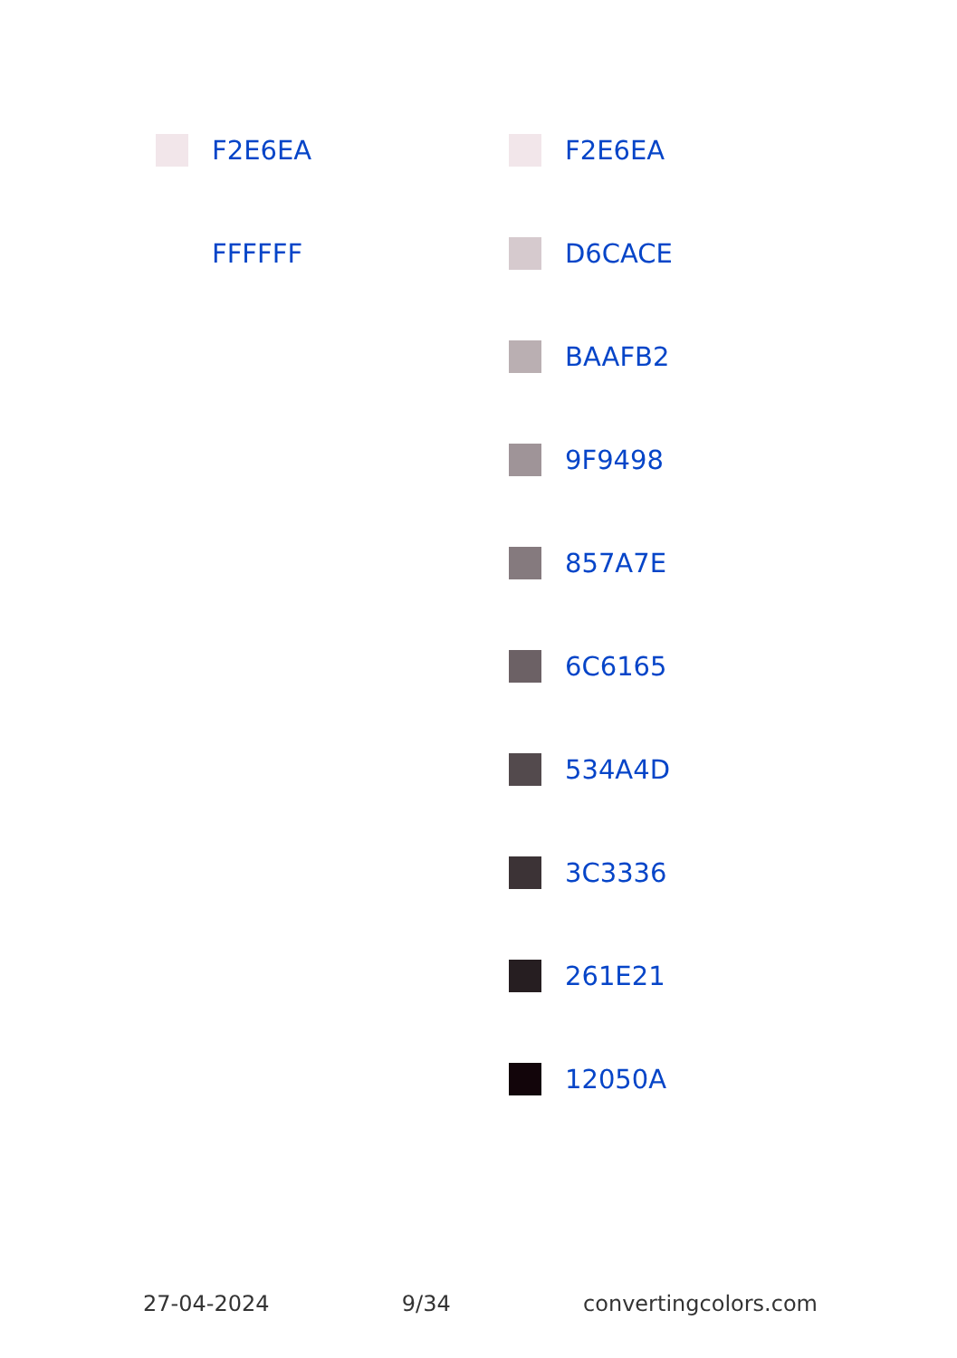F2E6EA
FFFFFF
F2E6EA
D6CACE
BAAFB2
9F9498
857A7E
6C6165
534A4D
3C3336
261E21
12050A
27-04-2024 9/34 convertingcolors.com